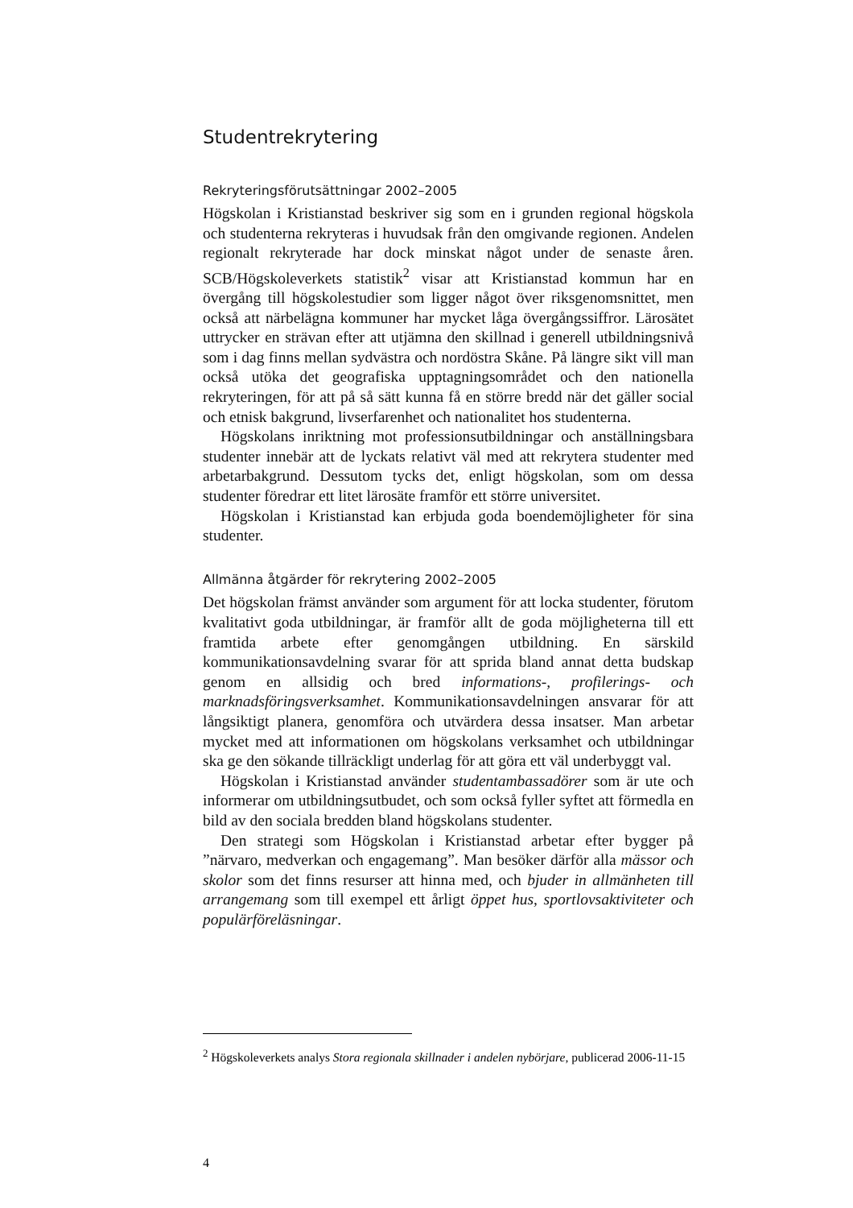Studentrekrytering
Rekryteringsförutsättningar 2002–2005
Högskolan i Kristianstad beskriver sig som en i grunden regional högskola och studenterna rekryteras i huvudsak från den omgivande regionen. Andelen regionalt rekryterade har dock minskat något under de senaste åren. SCB/Högskoleverkets statistik<sup>2</sup> visar att Kristianstad kommun har en övergång till högskolestudier som ligger något över riksgenomsnittet, men också att närbelägna kommuner har mycket låga övergångssiffror. Lärosätet uttrycker en strävan efter att utjämna den skillnad i generell utbildningsnivå som i dag finns mellan sydvästra och nordöstra Skåne. På längre sikt vill man också utöka det geografiska upptagningsområdet och den nationella rekryteringen, för att på så sätt kunna få en större bredd när det gäller social och etnisk bakgrund, livserfarenhet och nationalitet hos studenterna.
Högskolans inriktning mot professionsutbildningar och anställningsbara studenter innebär att de lyckats relativt väl med att rekrytera studenter med arbetarbakgrund. Dessutom tycks det, enligt högskolan, som om dessa studenter föredrar ett litet lärosäte framför ett större universitet.
Högskolan i Kristianstad kan erbjuda goda boendemöjligheter för sina studenter.
Allmänna åtgärder för rekrytering 2002–2005
Det högskolan främst använder som argument för att locka studenter, förutom kvalitativt goda utbildningar, är framför allt de goda möjligheterna till ett framtida arbete efter genomgången utbildning. En särskild kommunikationsavdelning svarar för att sprida bland annat detta budskap genom en allsidig och bred informations-, profilerings- och marknadsföringsverksamhet. Kommunikationsavdelningen ansvarar för att långsiktigt planera, genomföra och utvärdera dessa insatser. Man arbetar mycket med att informationen om högskolans verksamhet och utbildningar ska ge den sökande tillräckligt underlag för att göra ett väl underbyggt val.
Högskolan i Kristianstad använder studentambassadörer som är ute och informerar om utbildningsutbudet, och som också fyller syftet att förmedla en bild av den sociala bredden bland högskolans studenter.
Den strategi som Högskolan i Kristianstad arbetar efter bygger på ”närvaro, medverkan och engagemang”. Man besöker därför alla mässor och skolor som det finns resurser att hinna med, och bjuder in allmänheten till arrangemang som till exempel ett årligt öppet hus, sportlovsaktiviteter och populärföreläsningar.
<sup>2</sup> Högskoleverkets analys Stora regionala skillnader i andelen nybörjare, publicerad 2006-11-15
4